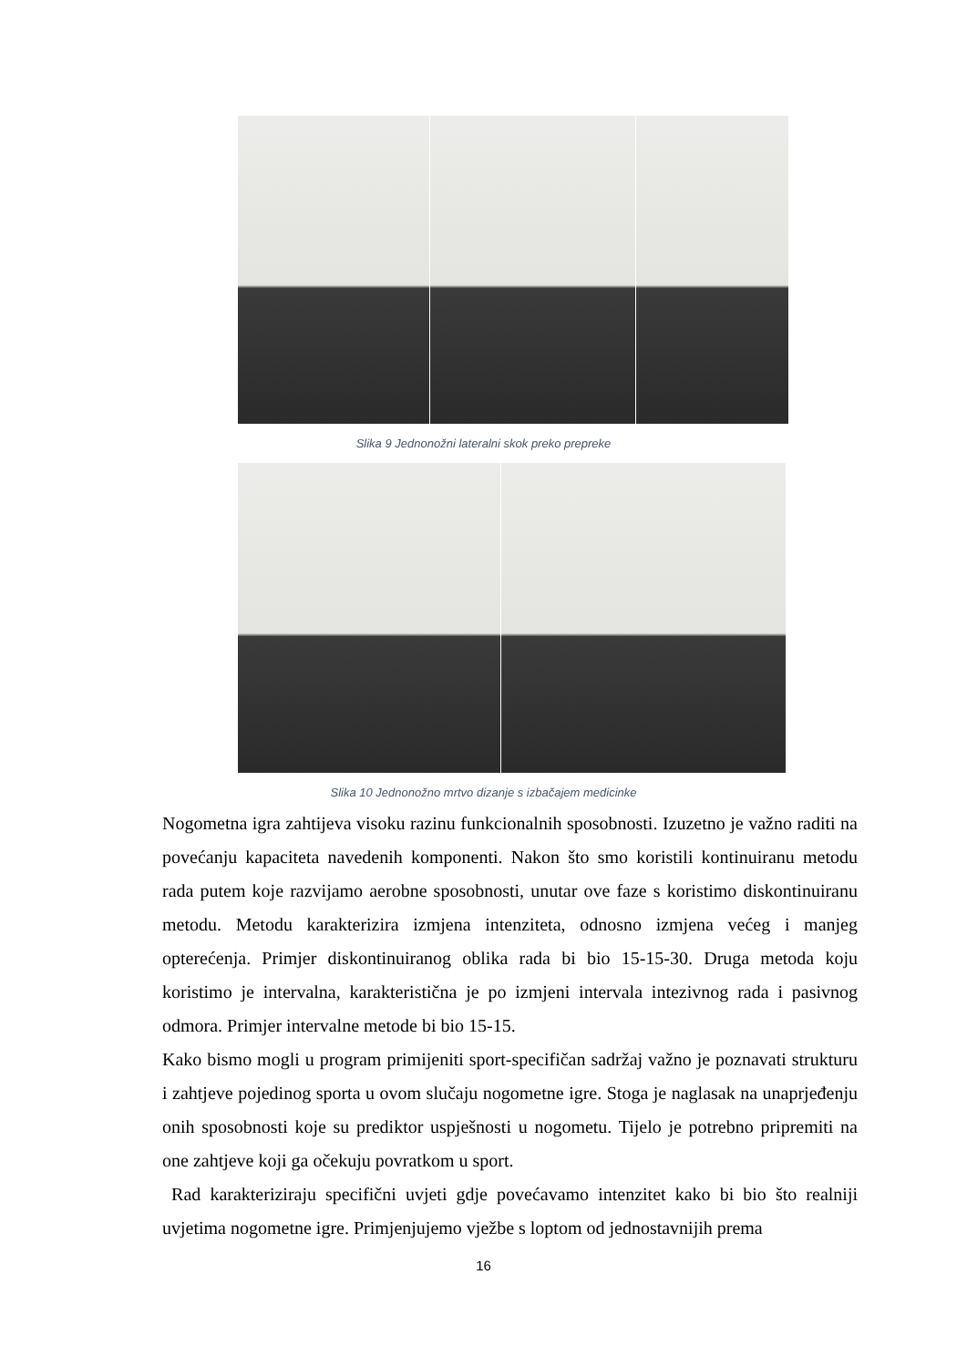Slika 9 Jednonožni lateralni skok preko prepreke
Slika 10 Jednonožno mrtvo dizanje s izbačajem medicinke
Nogometna igra zahtijeva visoku razinu funkcionalnih sposobnosti. Izuzetno je važno raditi na povećanju kapaciteta navedenih komponenti. Nakon što smo koristili kontinuiranu metodu rada putem koje razvijamo aerobne sposobnosti, unutar ove faze s koristimo diskontinuiranu metodu. Metodu karakterizira izmjena intenziteta, odnosno izmjena većeg i manjeg opterećenja. Primjer diskontinuiranog oblika rada bi bio 15-15-30. Druga metoda koju koristimo je intervalna, karakteristična je po izmjeni intervala intezivnog rada i pasivnog odmora. Primjer intervalne metode bi bio 15-15.
Kako bismo mogli u program primijeniti sport-specifičan sadržaj važno je poznavati strukturu i zahtjeve pojedinog sporta u ovom slučaju nogometne igre. Stoga je naglasak na unaprjeđenju onih sposobnosti koje su prediktor uspješnosti u nogometu. Tijelo je potrebno pripremiti na one zahtjeve koji ga očekuju povratkom u sport.
Rad karakteriziraju specifični uvjeti gdje povećavamo intenzitet kako bi bio što realniji uvjetima nogometne igre. Primjenjujemo vježbe s loptom od jednostavnijih prema
16